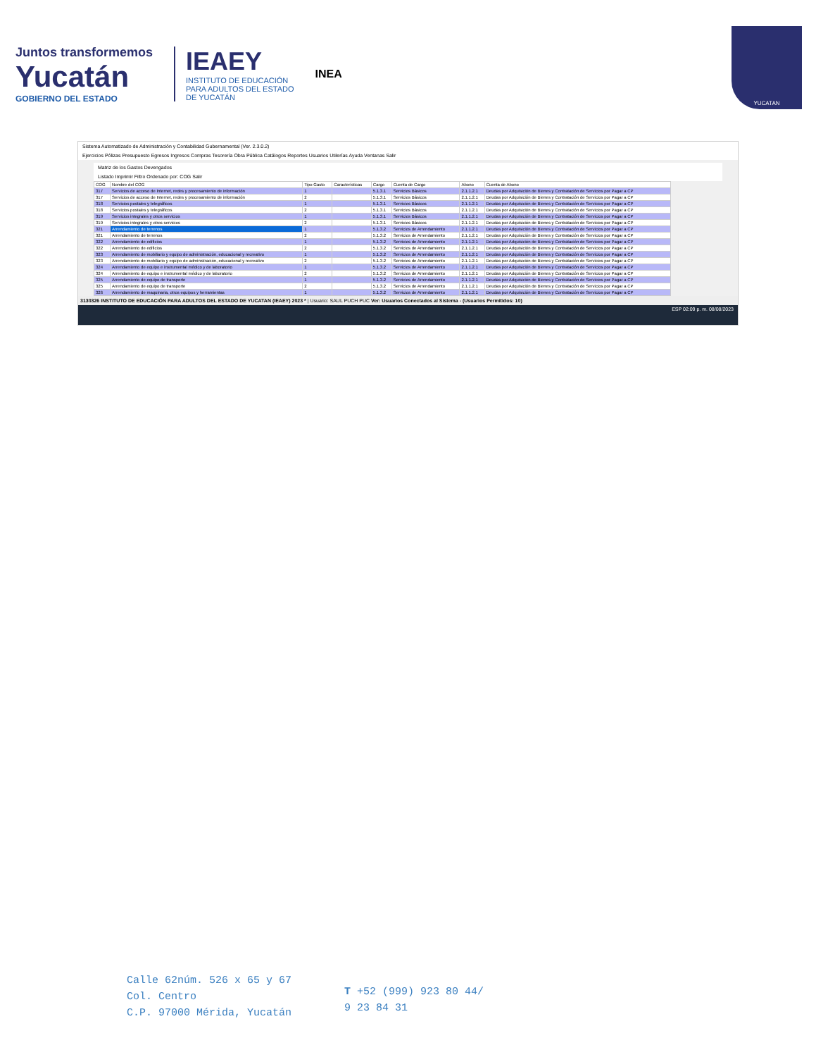Juntos transformemos
Yucatán
GOBIERNO DEL ESTADO
IEAEY
INSTITUTO DE EDUCACIÓN
PARA ADULTOS DEL ESTADO
DE YUCATÁN
INEA
YUCATAN
Sistema Automatizado de Administración y Contabilidad Gubernamental (Ver. 2.3.0.2)
Ejercicios Pólizas Presupuesto Egresos Ingresos Compras Tesorería Obra Pública Catálogos Reportes Usuarios Utilerías Ayuda Ventanas Salir
Matriz de los Gastos Devengados
Listado Imprimir Filtro Ordenado por: COG Salir
| COG | Nombre del COG | Tipo Gasto | Características | Cargo | Cuenta de Cargo | Abono | Cuenta de Abono |
| --- | --- | --- | --- | --- | --- | --- | --- |
| 317 | Servicios de acceso de Internet, redes y procesamiento de información | 1 | | 5.1.3.1 | Servicios Básicos | 2.1.1.2.1 | Deudas por Adquisición de Bienes y Contratación de Servicios por Pagar a CP |
| 317 | Servicios de acceso de Internet, redes y procesamiento de información | 2 | | 5.1.3.1 | Servicios Básicos | 2.1.1.2.1 | Deudas por Adquisición de Bienes y Contratación de Servicios por Pagar a CP |
| 318 | Servicios postales y telegráficos | 1 | | 5.1.3.1 | Servicios Básicos | 2.1.1.2.1 | Deudas por Adquisición de Bienes y Contratación de Servicios por Pagar a CP |
| 318 | Servicios postales y telegráficos | 2 | | 5.1.3.1 | Servicios Básicos | 2.1.1.2.1 | Deudas por Adquisición de Bienes y Contratación de Servicios por Pagar a CP |
| 319 | Servicios integrales y otros servicios | 1 | | 5.1.3.1 | Servicios Básicos | 2.1.1.2.1 | Deudas por Adquisición de Bienes y Contratación de Servicios por Pagar a CP |
| 319 | Servicios integrales y otros servicios | 2 | | 5.1.3.1 | Servicios Básicos | 2.1.1.2.1 | Deudas por Adquisición de Bienes y Contratación de Servicios por Pagar a CP |
| 321 | Arrendamiento de terrenos | 1 | | 5.1.3.2 | Servicios de Arrendamiento | 2.1.1.2.1 | Deudas por Adquisición de Bienes y Contratación de Servicios por Pagar a CP |
| 321 | Arrendamiento de terrenos | 2 | | 5.1.3.2 | Servicios de Arrendamiento | 2.1.1.2.1 | Deudas por Adquisición de Bienes y Contratación de Servicios por Pagar a CP |
| 322 | Arrendamiento de edificios | 1 | | 5.1.3.2 | Servicios de Arrendamiento | 2.1.1.2.1 | Deudas por Adquisición de Bienes y Contratación de Servicios por Pagar a CP |
| 322 | Arrendamiento de edificios | 2 | | 5.1.3.2 | Servicios de Arrendamiento | 2.1.1.2.1 | Deudas por Adquisición de Bienes y Contratación de Servicios por Pagar a CP |
| 323 | Arrendamiento de mobiliario y equipo de administración, educacional y recreativo | 1 | | 5.1.3.2 | Servicios de Arrendamiento | 2.1.1.2.1 | Deudas por Adquisición de Bienes y Contratación de Servicios por Pagar a CP |
| 323 | Arrendamiento de mobiliario y equipo de administración, educacional y recreativo | 2 | | 5.1.3.2 | Servicios de Arrendamiento | 2.1.1.2.1 | Deudas por Adquisición de Bienes y Contratación de Servicios por Pagar a CP |
| 324 | Arrendamiento de equipo e instrumental médico y de laboratorio | 1 | | 5.1.3.2 | Servicios de Arrendamiento | 2.1.1.2.1 | Deudas por Adquisición de Bienes y Contratación de Servicios por Pagar a CP |
| 324 | Arrendamiento de equipo e instrumental médico y de laboratorio | 2 | | 5.1.3.2 | Servicios de Arrendamiento | 2.1.1.2.1 | Deudas por Adquisición de Bienes y Contratación de Servicios por Pagar a CP |
| 325 | Arrendamiento de equipo de transporte | 1 | | 5.1.3.2 | Servicios de Arrendamiento | 2.1.1.2.1 | Deudas por Adquisición de Bienes y Contratación de Servicios por Pagar a CP |
| 325 | Arrendamiento de equipo de transporte | 2 | | 5.1.3.2 | Servicios de Arrendamiento | 2.1.1.2.1 | Deudas por Adquisición de Bienes y Contratación de Servicios por Pagar a CP |
| 326 | Arrendamiento de maquinaria, otros equipos y herramientas | 1 | | 5.1.3.2 | Servicios de Arrendamiento | 2.1.1.2.1 | Deudas por Adquisición de Bienes y Contratación de Servicios por Pagar a CP |
3130326 INSTITUTO DE EDUCACIÓN PARA ADULTOS DEL ESTADO DE YUCATAN (IEAEY) 2023 * | Usuario: SAUL PUCH PUC Ver: Usuarios Conectados al Sistema - (Usuarios Permitidos: 10)
ESP 02:09 p. m. 08/08/2023
Calle 62núm. 526 x 65 y 67
Col. Centro
C.P. 97000 Mérida, Yucatán
T +52 (999) 923 80 44/
9 23 84 31